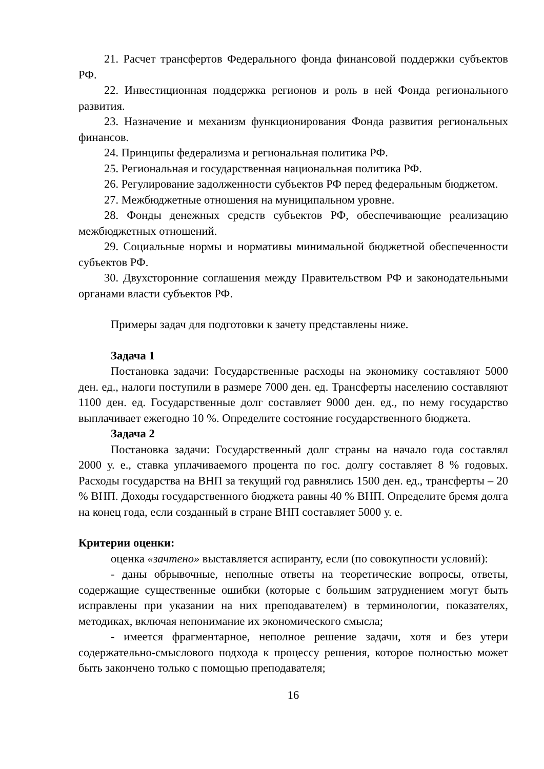21. Расчет трансфертов Федерального фонда финансовой поддержки субъектов РФ.
22. Инвестиционная поддержка регионов и роль в ней Фонда регионального развития.
23. Назначение и механизм функционирования Фонда развития региональных финансов.
24. Принципы федерализма и региональная политика РФ.
25. Региональная и государственная национальная политика РФ.
26. Регулирование задолженности субъектов РФ перед федеральным бюджетом.
27. Межбюджетные отношения на муниципальном уровне.
28. Фонды денежных средств субъектов РФ, обеспечивающие реализацию межбюджетных отношений.
29. Социальные нормы и нормативы минимальной бюджетной обеспеченности субъектов РФ.
30. Двухсторонние соглашения между Правительством РФ и законодательными органами власти субъектов РФ.
Примеры задач для подготовки к зачету представлены ниже.
Задача 1
Постановка задачи: Государственные расходы на экономику составляют 5000 ден. ед., налоги поступили в размере 7000 ден. ед. Трансферты населению составляют 1100 ден. ед. Государственные долг составляет 9000 ден. ед., по нему государство выплачивает ежегодно 10 %. Определите состояние государственного бюджета.
Задача 2
Постановка задачи: Государственный долг страны на начало года составлял 2000 у. е., ставка уплачиваемого процента по гос. долгу составляет 8 % годовых. Расходы государства на ВНП за текущий год равнялись 1500 ден. ед., трансферты – 20 % ВНП. Доходы государственного бюджета равны 40 % ВНП. Определите бремя долга на конец года, если созданный в стране ВНП составляет 5000 у. е.
Критерии оценки:
оценка «зачтено» выставляется аспиранту, если (по совокупности условий):
- даны обрывочные, неполные ответы на теоретические вопросы, ответы, содержащие существенные ошибки (которые с большим затруднением могут быть исправлены при указании на них преподавателем) в терминологии, показателях, методиках, включая непонимание их экономического смысла;
- имеется фрагментарное, неполное решение задачи, хотя и без утери содержательно-смыслового подхода к процессу решения, которое полностью может быть закончено только с помощью преподавателя;
16